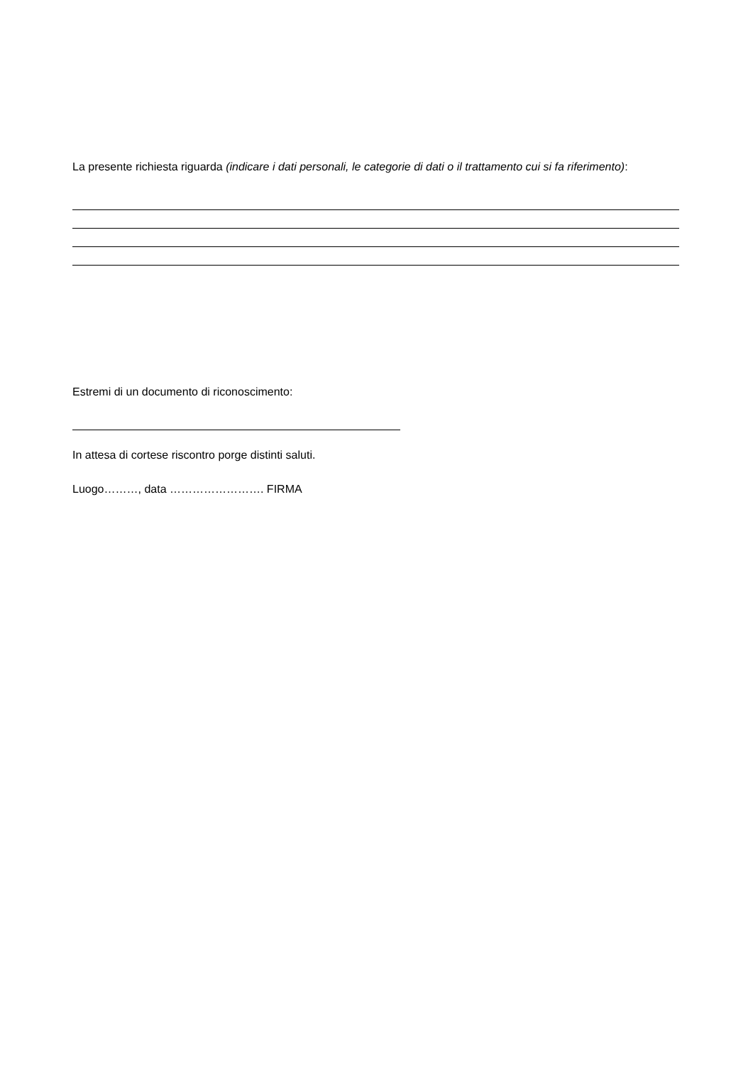La presente richiesta riguarda (indicare i dati personali, le categorie di dati o il trattamento cui si fa riferimento):
Estremi di un documento di riconoscimento:
In attesa di cortese riscontro porge distinti saluti.
Luogo………, data ……………………. FIRMA